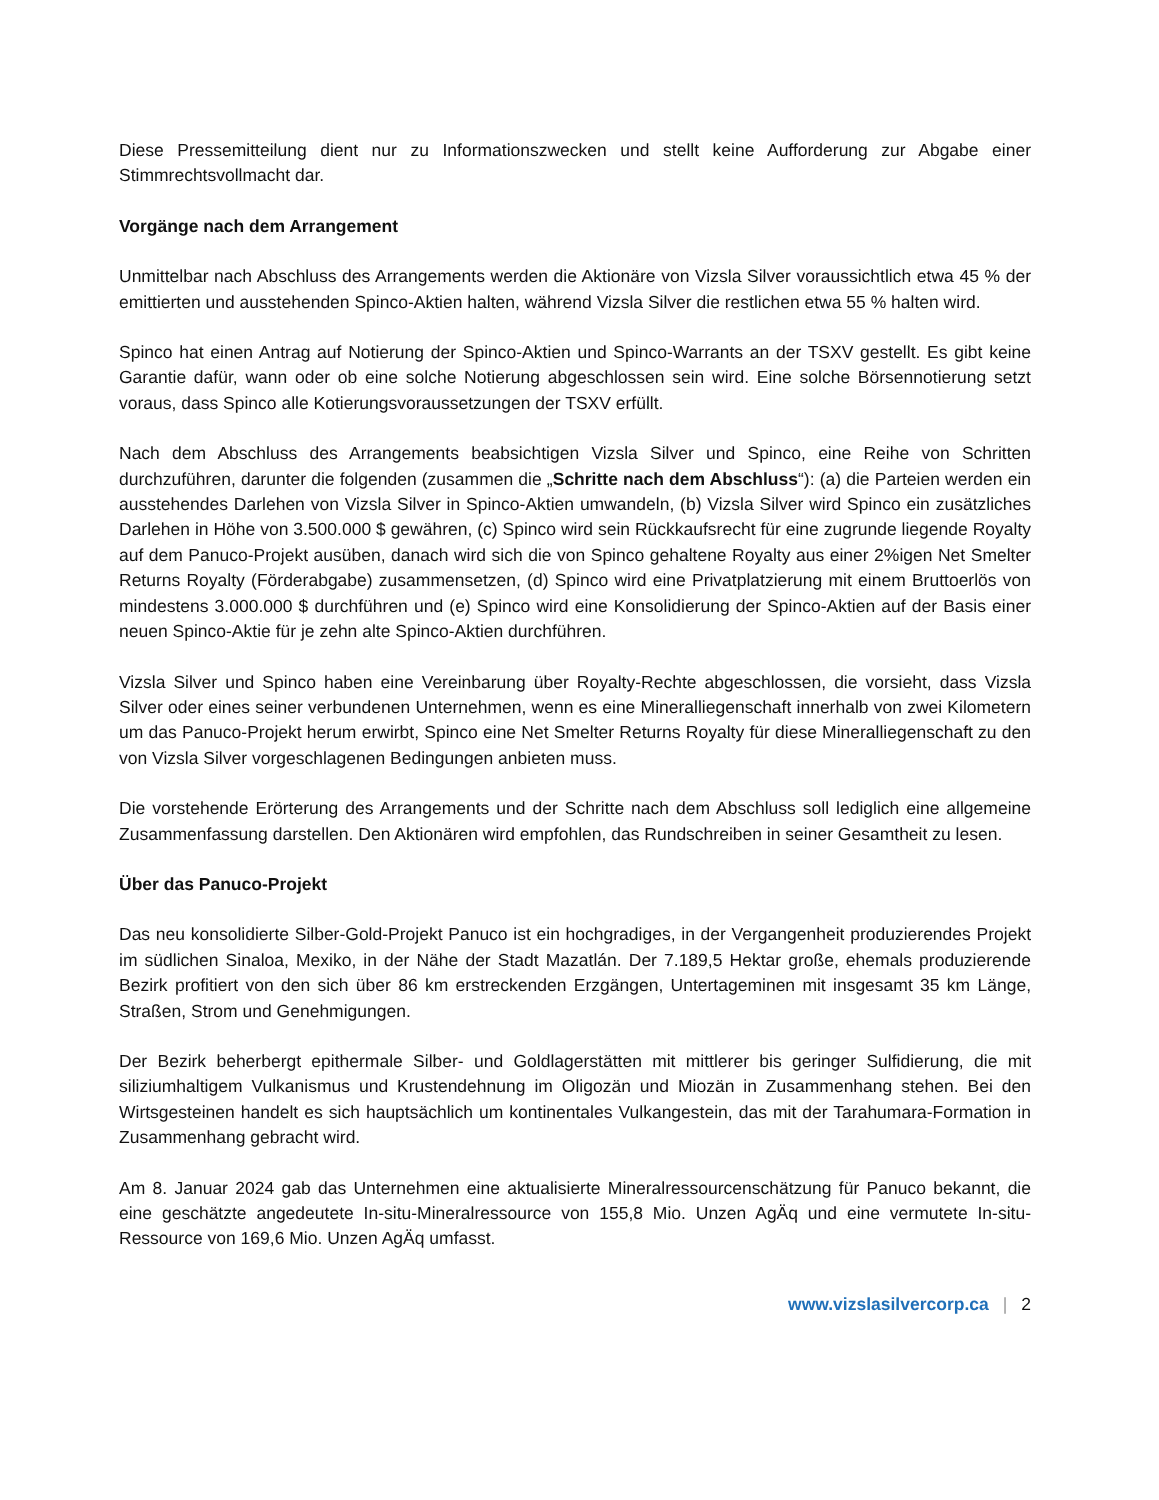Diese Pressemitteilung dient nur zu Informationszwecken und stellt keine Aufforderung zur Abgabe einer Stimmrechtsvollmacht dar.
Vorgänge nach dem Arrangement
Unmittelbar nach Abschluss des Arrangements werden die Aktionäre von Vizsla Silver voraussichtlich etwa 45 % der emittierten und ausstehenden Spinco-Aktien halten, während Vizsla Silver die restlichen etwa 55 % halten wird.
Spinco hat einen Antrag auf Notierung der Spinco-Aktien und Spinco-Warrants an der TSXV gestellt. Es gibt keine Garantie dafür, wann oder ob eine solche Notierung abgeschlossen sein wird. Eine solche Börsennotierung setzt voraus, dass Spinco alle Kotierungsvoraussetzungen der TSXV erfüllt.
Nach dem Abschluss des Arrangements beabsichtigen Vizsla Silver und Spinco, eine Reihe von Schritten durchzuführen, darunter die folgenden (zusammen die „Schritte nach dem Abschluss“): (a) die Parteien werden ein ausstehendes Darlehen von Vizsla Silver in Spinco-Aktien umwandeln, (b) Vizsla Silver wird Spinco ein zusätzliches Darlehen in Höhe von 3.500.000 $ gewähren, (c) Spinco wird sein Rückkaufsrecht für eine zugrunde liegende Royalty auf dem Panuco-Projekt ausüben, danach wird sich die von Spinco gehaltene Royalty aus einer 2%igen Net Smelter Returns Royalty (Förderabgabe) zusammensetzen, (d) Spinco wird eine Privatplatzierung mit einem Bruttoerlös von mindestens 3.000.000 $ durchführen und (e) Spinco wird eine Konsolidierung der Spinco-Aktien auf der Basis einer neuen Spinco-Aktie für je zehn alte Spinco-Aktien durchführen.
Vizsla Silver und Spinco haben eine Vereinbarung über Royalty-Rechte abgeschlossen, die vorsieht, dass Vizsla Silver oder eines seiner verbundenen Unternehmen, wenn es eine Mineralliegenschaft innerhalb von zwei Kilometern um das Panuco-Projekt herum erwirbt, Spinco eine Net Smelter Returns Royalty für diese Mineralliegenschaft zu den von Vizsla Silver vorgeschlagenen Bedingungen anbieten muss.
Die vorstehende Erörterung des Arrangements und der Schritte nach dem Abschluss soll lediglich eine allgemeine Zusammenfassung darstellen. Den Aktionären wird empfohlen, das Rundschreiben in seiner Gesamtheit zu lesen.
Über das Panuco-Projekt
Das neu konsolidierte Silber-Gold-Projekt Panuco ist ein hochgradiges, in der Vergangenheit produzierendes Projekt im südlichen Sinaloa, Mexiko, in der Nähe der Stadt Mazatlán. Der 7.189,5 Hektar große, ehemals produzierende Bezirk profitiert von den sich über 86 km erstreckenden Erzgängen, Untertageminen mit insgesamt 35 km Länge, Straßen, Strom und Genehmigungen.
Der Bezirk beherbergt epithermale Silber- und Goldlagerstätten mit mittlerer bis geringer Sulfidierung, die mit siliziumhaltigem Vulkanismus und Krustendehnung im Oligozän und Miozän in Zusammenhang stehen. Bei den Wirtsgesteinen handelt es sich hauptsächlich um kontinentales Vulkangestein, das mit der Tarahumara-Formation in Zusammenhang gebracht wird.
Am 8. Januar 2024 gab das Unternehmen eine aktualisierte Mineralressourcenschätzung für Panuco bekannt, die eine geschätzte angedeutete In-situ-Mineralressource von 155,8 Mio. Unzen AgÄq und eine vermutete In-situ-Ressource von 169,6 Mio. Unzen AgÄq umfasst.
www.vizslasilvercorp.ca | 2